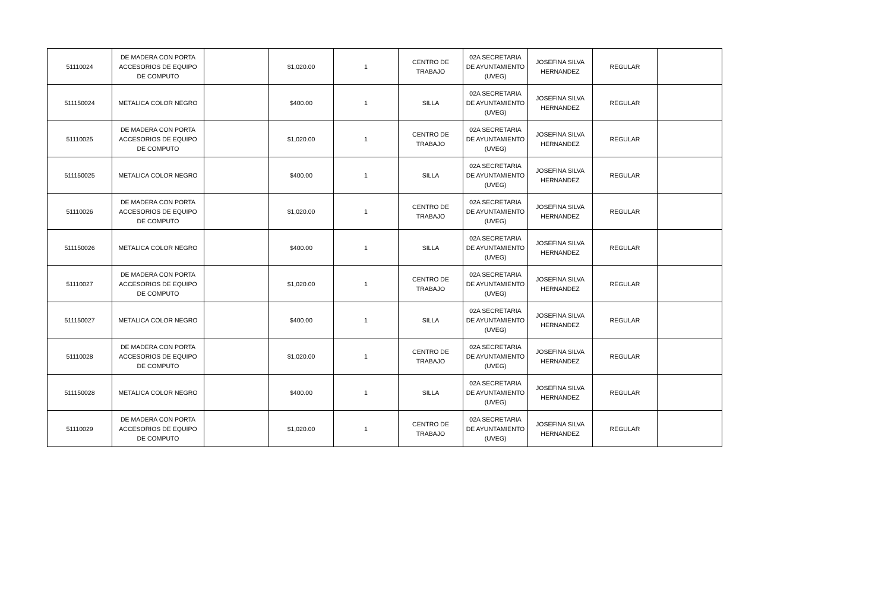| 51110024 | DE MADERA CON PORTA ACCESORIOS DE EQUIPO DE COMPUTO | | $1,020.00 | 1 | CENTRO DE TRABAJO | 02A SECRETARIA DE AYUNTAMIENTO (UVEG) | JOSEFINA SILVA HERNANDEZ | REGULAR | |
| 511150024 | METALICA COLOR NEGRO | | $400.00 | 1 | SILLA | 02A SECRETARIA DE AYUNTAMIENTO (UVEG) | JOSEFINA SILVA HERNANDEZ | REGULAR | |
| 51110025 | DE MADERA CON PORTA ACCESORIOS DE EQUIPO DE COMPUTO | | $1,020.00 | 1 | CENTRO DE TRABAJO | 02A SECRETARIA DE AYUNTAMIENTO (UVEG) | JOSEFINA SILVA HERNANDEZ | REGULAR | |
| 511150025 | METALICA COLOR NEGRO | | $400.00 | 1 | SILLA | 02A SECRETARIA DE AYUNTAMIENTO (UVEG) | JOSEFINA SILVA HERNANDEZ | REGULAR | |
| 51110026 | DE MADERA CON PORTA ACCESORIOS DE EQUIPO DE COMPUTO | | $1,020.00 | 1 | CENTRO DE TRABAJO | 02A SECRETARIA DE AYUNTAMIENTO (UVEG) | JOSEFINA SILVA HERNANDEZ | REGULAR | |
| 511150026 | METALICA COLOR NEGRO | | $400.00 | 1 | SILLA | 02A SECRETARIA DE AYUNTAMIENTO (UVEG) | JOSEFINA SILVA HERNANDEZ | REGULAR | |
| 51110027 | DE MADERA CON PORTA ACCESORIOS DE EQUIPO DE COMPUTO | | $1,020.00 | 1 | CENTRO DE TRABAJO | 02A SECRETARIA DE AYUNTAMIENTO (UVEG) | JOSEFINA SILVA HERNANDEZ | REGULAR | |
| 511150027 | METALICA COLOR NEGRO | | $400.00 | 1 | SILLA | 02A SECRETARIA DE AYUNTAMIENTO (UVEG) | JOSEFINA SILVA HERNANDEZ | REGULAR | |
| 51110028 | DE MADERA CON PORTA ACCESORIOS DE EQUIPO DE COMPUTO | | $1,020.00 | 1 | CENTRO DE TRABAJO | 02A SECRETARIA DE AYUNTAMIENTO (UVEG) | JOSEFINA SILVA HERNANDEZ | REGULAR | |
| 511150028 | METALICA COLOR NEGRO | | $400.00 | 1 | SILLA | 02A SECRETARIA DE AYUNTAMIENTO (UVEG) | JOSEFINA SILVA HERNANDEZ | REGULAR | |
| 51110029 | DE MADERA CON PORTA ACCESORIOS DE EQUIPO DE COMPUTO | | $1,020.00 | 1 | CENTRO DE TRABAJO | 02A SECRETARIA DE AYUNTAMIENTO (UVEG) | JOSEFINA SILVA HERNANDEZ | REGULAR | |